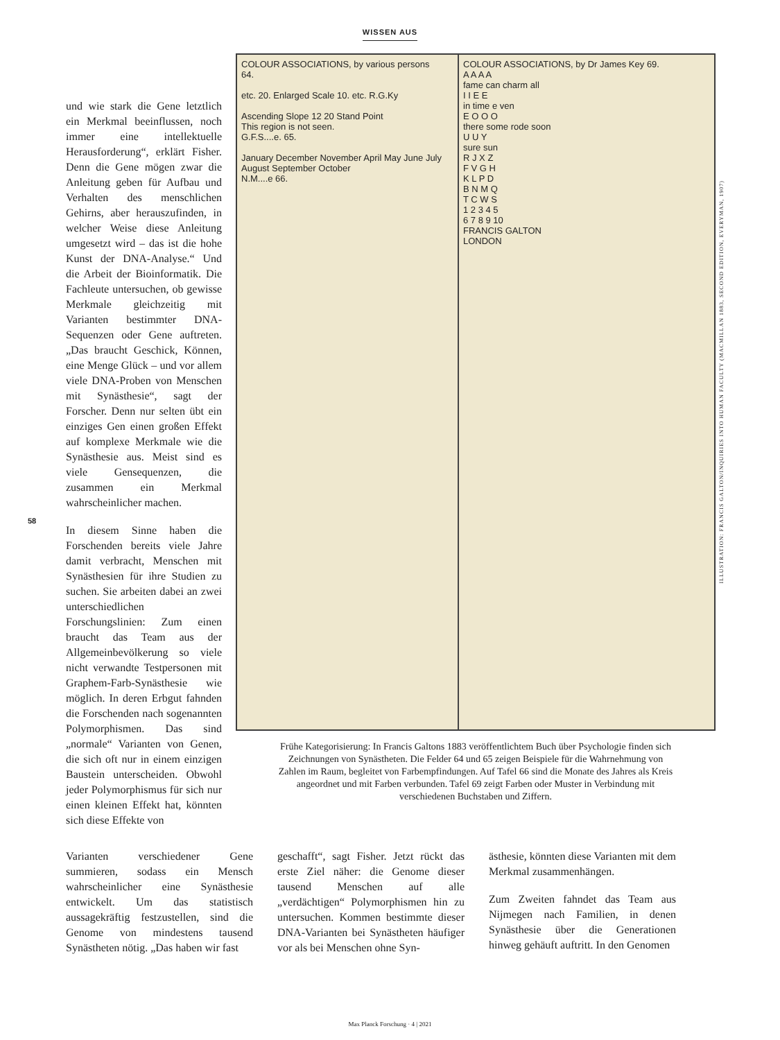WISSEN AUS
58
und wie stark die Gene letztlich ein Merkmal beeinflussen, noch immer eine intellektuelle Herausforderung“, erklärt Fisher. Denn die Gene mögen zwar die Anleitung geben für Aufbau und Verhalten des menschlichen Gehirns, aber herauszufinden, in welcher Weise diese Anleitung umgesetzt wird – das ist die hohe Kunst der DNA-Analyse.“ Und die Arbeit der Bioinformatik. Die Fachleute untersuchen, ob gewisse Merkmale gleichzeitig mit Varianten bestimmter DNA-Sequenzen oder Gene auftreten. „Das braucht Geschick, Können, eine Menge Glück – und vor allem viele DNA-Proben von Menschen mit Synästhesie“, sagt der Forscher. Denn nur selten übt ein einziges Gen einen großen Effekt auf komplexe Merkmale wie die Synästhesie aus. Meist sind es viele Gensequenzen, die zusammen ein Merkmal wahrscheinlicher machen.
In diesem Sinne haben die Forschenden bereits viele Jahre damit verbracht, Menschen mit Synästhesien für ihre Studien zu suchen. Sie arbeiten dabei an zwei unterschiedlichen Forschungslinien: Zum einen braucht das Team aus der Allgemeinbevölkerung so viele nicht verwandte Testpersonen mit Graphem-Farb-Synästhesie wie möglich. In deren Erbgut fahnden die Forschenden nach sogenannten Polymorphismen. Das sind „normale“ Varianten von Genen, die sich oft nur in einem einzigen Baustein unterscheiden. Obwohl jeder Polymorphismus für sich nur einen kleinen Effekt hat, könnten sich diese Effekte von
COLOUR ASSOCIATIONS, by various persons
64.
etc. 20. Enlarged Scale 10. etc. R.G.Ky
Ascending Slope 12 20 Stand Point
This region is not seen.
G.F.S....e. 65.
January December November April May June July August September October
N.M....e 66.
COLOUR ASSOCIATIONS, by Dr James Key 69.
A A A A
fame can charm all
I I E E
in time e ven
E O O O
there some rode soon
U U Y
sure sun
R J X Z
F V G H
K L P D
B N M Q
T C W S
1 2 3 4 5
6 7 8 9 10
FRANCIS GALTON
LONDON
Frühe Kategorisierung: In Francis Galtons 1883 veröffentlichtem Buch über Psychologie finden sich Zeichnungen von Synästheten. Die Felder 64 und 65 zeigen Beispiele für die Wahrnehmung von Zahlen im Raum, begleitet von Farbempfindungen. Auf Tafel 66 sind die Monate des Jahres als Kreis angeordnet und mit Farben verbunden. Tafel 69 zeigt Farben oder Muster in Verbindung mit verschiedenen Buchstaben und Ziffern.
ILLUSTRATION: FRANCIS GALTON/INQUIRIES INTO HUMAN FACULTY (MACMILLAN 1883, SECOND EDITION, EVERYMAN, 1907)
Varianten verschiedener Gene summieren, sodass ein Mensch wahrscheinlicher eine Synästhesie entwickelt. Um das statistisch aussagekräftig festzustellen, sind die Genome von mindestens tausend Synästheten nötig. „Das haben wir fast
geschafft“, sagt Fisher. Jetzt rückt das erste Ziel näher: die Genome dieser tausend Menschen auf alle „verdächtigen“ Polymorphismen hin zu untersuchen. Kommen bestimmte dieser DNA-Varianten bei Synästheten häufiger vor als bei Menschen ohne Syn-
ästhesie, könnten diese Varianten mit dem Merkmal zusammenhängen.
Zum Zweiten fahndet das Team aus Nijmegen nach Familien, in denen Synästhesie über die Generationen hinweg gehäuft auftritt. In den Genomen
Max Planck Forschung · 4 | 2021